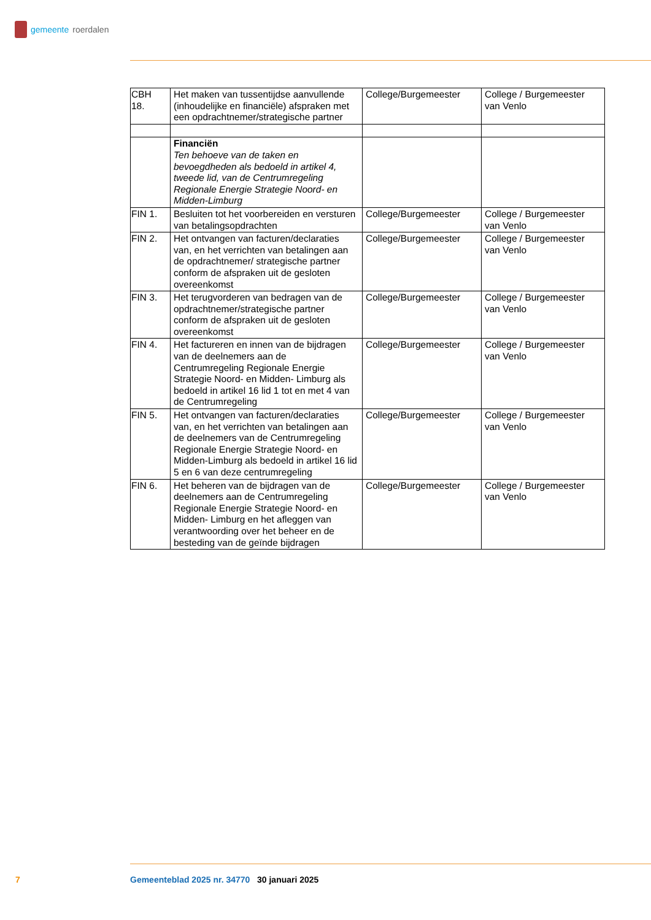gemeente roerdalen
| CBH 18. | Het maken van tussentijdse aanvullende (inhoudelijke en financiële) afspraken met een opdrachtnemer/strategische partner | College/Burgemeester | College / Burgemeester van Venlo |
| | Financiën Ten behoeve van de taken en bevoegdheden als bedoeld in artikel 4, tweede lid, van de Centrumregeling Regionale Energie Strategie Noord- en Midden-Limburg | | |
| FIN 1. | Besluiten tot het voorbereiden en versturen van betalingsopdrachten | College/Burgemeester | College / Burgemeester van Venlo |
| FIN 2. | Het ontvangen van facturen/declaraties van, en het verrichten van betalingen aan de opdrachtnemer/ strategische partner conform de afspraken uit de gesloten overeenkomst | College/Burgemeester | College / Burgemeester van Venlo |
| FIN 3. | Het terugvorderen van bedragen van de opdrachtnemer/strategische partner conform de afspraken uit de gesloten overeenkomst | College/Burgemeester | College / Burgemeester van Venlo |
| FIN 4. | Het factureren en innen van de bijdragen van de deelnemers aan de Centrumregeling Regionale Energie Strategie Noord- en Midden- Limburg als bedoeld in artikel 16 lid 1 tot en met 4 van de Centrumregeling | College/Burgemeester | College / Burgemeester van Venlo |
| FIN 5. | Het ontvangen van facturen/declaraties van, en het verrichten van betalingen aan de deelnemers van de Centrumregeling Regionale Energie Strategie Noord- en Midden-Limburg als bedoeld in artikel 16 lid 5 en 6 van deze centrumregeling | College/Burgemeester | College / Burgemeester van Venlo |
| FIN 6. | Het beheren van de bijdragen van de deelnemers aan de Centrumregeling Regionale Energie Strategie Noord- en Midden- Limburg en het afleggen van verantwoording over het beheer en de besteding van de geïnde bijdragen | College/Burgemeester | College / Burgemeester van Venlo |
7 Gemeenteblad 2025 nr. 34770 30 januari 2025